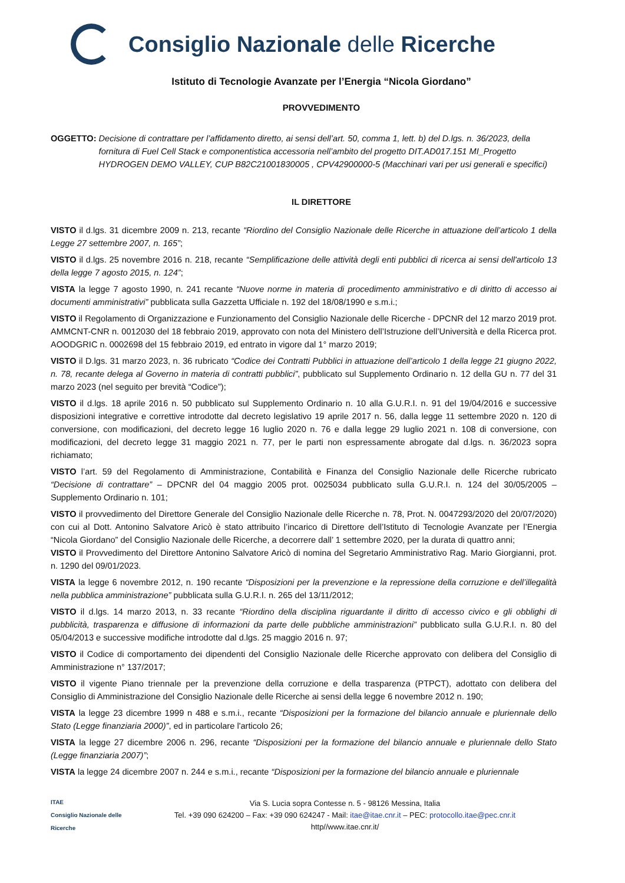Consiglio Nazionale delle Ricerche
Istituto di Tecnologie Avanzate per l’Energia “Nicola Giordano”
PROVVEDIMENTO
OGGETTO: Decisione di contrattare per l’affidamento diretto, ai sensi dell’art. 50, comma 1, lett. b) del D.lgs. n. 36/2023, della fornitura di Fuel Cell Stack e componentistica accessoria nell’ambito del progetto DIT.AD017.151 MI_Progetto HYDROGEN DEMO VALLEY, CUP B82C21001830005 , CPV42900000-5 (Macchinari vari per usi generali e specifici)
IL DIRETTORE
VISTO il d.lgs. 31 dicembre 2009 n. 213, recante “Riordino del Consiglio Nazionale delle Ricerche in attuazione dell’articolo 1 della Legge 27 settembre 2007, n. 165”;
VISTO il d.lgs. 25 novembre 2016 n. 218, recante “Semplificazione delle attività degli enti pubblici di ricerca ai sensi dell'articolo 13 della legge 7 agosto 2015, n. 124”;
VISTA la legge 7 agosto 1990, n. 241 recante “Nuove norme in materia di procedimento amministrativo e di diritto di accesso ai documenti amministrativi” pubblicata sulla Gazzetta Ufficiale n. 192 del 18/08/1990 e s.m.i.;
VISTO il Regolamento di Organizzazione e Funzionamento del Consiglio Nazionale delle Ricerche - DPCNR del 12 marzo 2019 prot. AMMCNT-CNR n. 0012030 del 18 febbraio 2019, approvato con nota del Ministero dell’Istruzione dell’Università e della Ricerca prot. AOODGRIC n. 0002698 del 15 febbraio 2019, ed entrato in vigore dal 1° marzo 2019;
VISTO il D.lgs. 31 marzo 2023, n. 36 rubricato “Codice dei Contratti Pubblici in attuazione dell’articolo 1 della legge 21 giugno 2022, n. 78, recante delega al Governo in materia di contratti pubblici”, pubblicato sul Supplemento Ordinario n. 12 della GU n. 77 del 31 marzo 2023 (nel seguito per brevità “Codice”);
VISTO il d.lgs. 18 aprile 2016 n. 50 pubblicato sul Supplemento Ordinario n. 10 alla G.U.R.I. n. 91 del 19/04/2016 e successive disposizioni integrative e correttive introdotte dal decreto legislativo 19 aprile 2017 n. 56, dalla legge 11 settembre 2020 n. 120 di conversione, con modificazioni, del decreto legge 16 luglio 2020 n. 76 e dalla legge 29 luglio 2021 n. 108 di conversione, con modificazioni, del decreto legge 31 maggio 2021 n. 77, per le parti non espressamente abrogate dal d.lgs. n. 36/2023 sopra richiamato;
VISTO l’art. 59 del Regolamento di Amministrazione, Contabilità e Finanza del Consiglio Nazionale delle Ricerche rubricato “Decisione di contrattare” – DPCNR del 04 maggio 2005 prot. 0025034 pubblicato sulla G.U.R.I. n. 124 del 30/05/2005 – Supplemento Ordinario n. 101;
VISTO il provvedimento del Direttore Generale del Consiglio Nazionale delle Ricerche n. 78, Prot. N. 0047293/2020 del 20/07/2020) con cui al Dott. Antonino Salvatore Aricò è stato attribuito l’incarico di Direttore dell’Istituto di Tecnologie Avanzate per l’Energia “Nicola Giordano” del Consiglio Nazionale delle Ricerche, a decorrere dall’ 1 settembre 2020, per la durata di quattro anni;
VISTO il Provvedimento del Direttore Antonino Salvatore Aricò di nomina del Segretario Amministrativo Rag. Mario Giorgianni, prot. n. 1290 del 09/01/2023.
VISTA la legge 6 novembre 2012, n. 190 recante “Disposizioni per la prevenzione e la repressione della corruzione e dell’illegalità nella pubblica amministrazione” pubblicata sulla G.U.R.I. n. 265 del 13/11/2012;
VISTO il d.lgs. 14 marzo 2013, n. 33 recante “Riordino della disciplina riguardante il diritto di accesso civico e gli obblighi di pubblicità, trasparenza e diffusione di informazioni da parte delle pubbliche amministrazioni” pubblicato sulla G.U.R.I. n. 80 del 05/04/2013 e successive modifiche introdotte dal d.lgs. 25 maggio 2016 n. 97;
VISTO il Codice di comportamento dei dipendenti del Consiglio Nazionale delle Ricerche approvato con delibera del Consiglio di Amministrazione n° 137/2017;
VISTO il vigente Piano triennale per la prevenzione della corruzione e della trasparenza (PTPCT), adottato con delibera del Consiglio di Amministrazione del Consiglio Nazionale delle Ricerche ai sensi della legge 6 novembre 2012 n. 190;
VISTA la legge 23 dicembre 1999 n 488 e s.m.i., recante “Disposizioni per la formazione del bilancio annuale e pluriennale dello Stato (Legge finanziaria 2000)”, ed in particolare l'articolo 26;
VISTA la legge 27 dicembre 2006 n. 296, recante “Disposizioni per la formazione del bilancio annuale e pluriennale dello Stato (Legge finanziaria 2007)”;
VISTA la legge 24 dicembre 2007 n. 244 e s.m.i., recante “Disposizioni per la formazione del bilancio annuale e pluriennale
ITAE
Consiglio Nazionale delle Ricerche
Via S. Lucia sopra Contesse n. 5 - 98126 Messina, Italia
Tel. +39 090 624200 – Fax: +39 090 624247 - Mail: itae@itae.cnr.it – PEC: protocollo.itae@pec.cnr.it
http//www.itae.cnr.it/